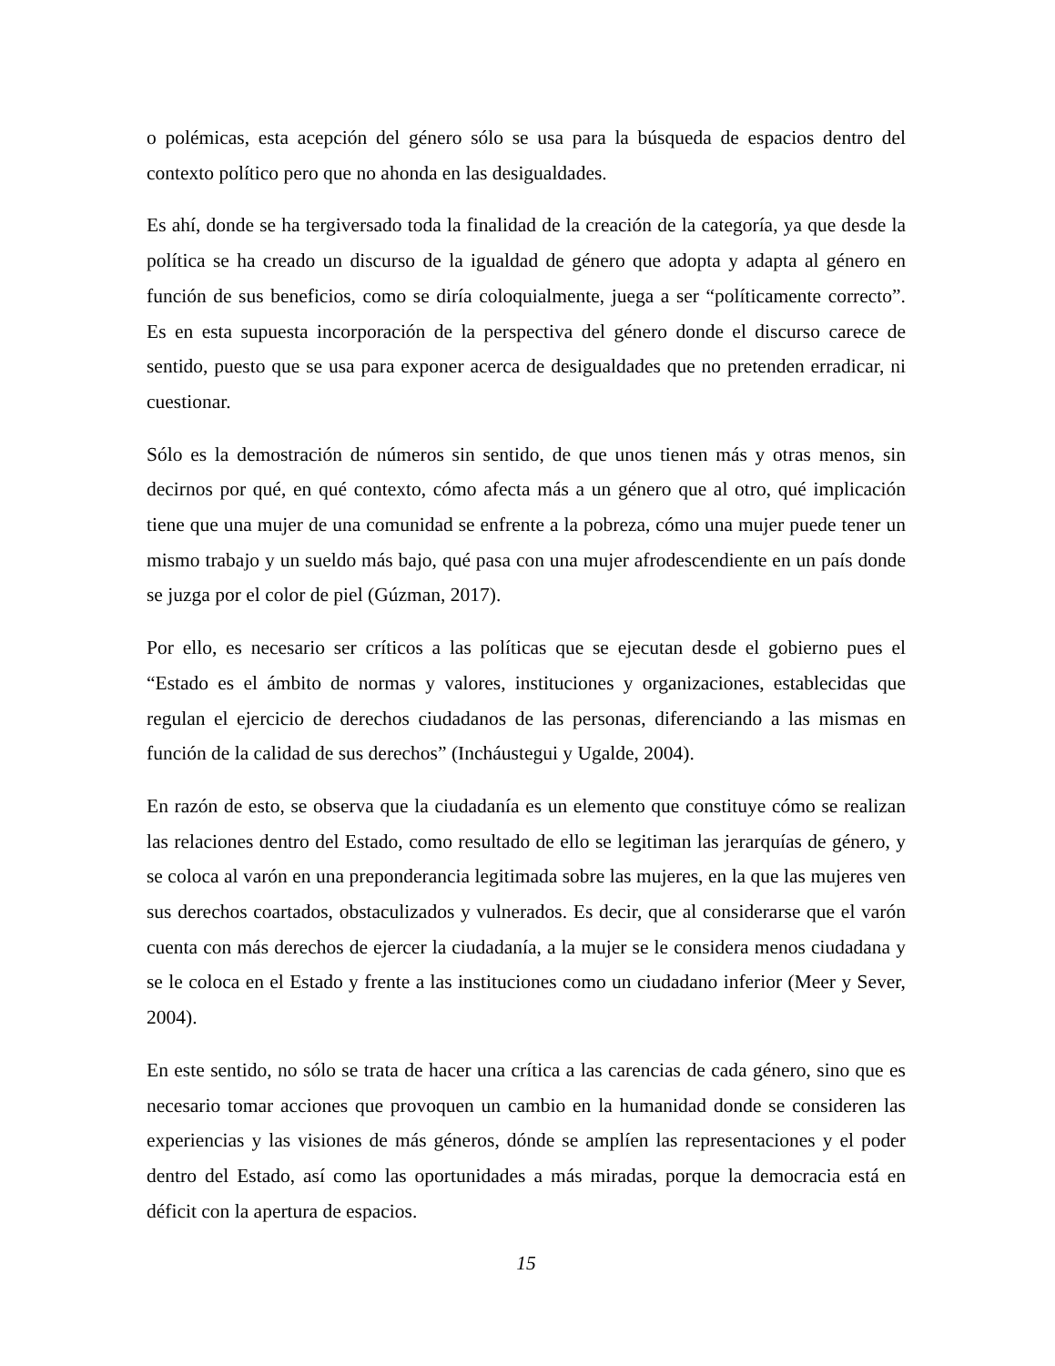o polémicas, esta acepción del género sólo se usa para la búsqueda de espacios dentro del contexto político pero que no ahonda en las desigualdades.
Es ahí, donde se ha tergiversado toda la finalidad de la creación de la categoría, ya que desde la política se ha creado un discurso de la igualdad de género que adopta y adapta al género en función de sus beneficios, como se diría coloquialmente, juega a ser “políticamente correcto”. Es en esta supuesta incorporación de la perspectiva del género donde el discurso carece de sentido, puesto que se usa para exponer acerca de desigualdades que no pretenden erradicar, ni cuestionar.
Sólo es la demostración de números sin sentido, de que unos tienen más y otras menos, sin decirnos por qué, en qué contexto, cómo afecta más a un género que al otro, qué implicación tiene que una mujer de una comunidad se enfrente a la pobreza, cómo una mujer puede tener un mismo trabajo y un sueldo más bajo, qué pasa con una mujer afrodescendiente en un país donde se juzga por el color de piel (Gúzman, 2017).
Por ello, es necesario ser críticos a las políticas que se ejecutan desde el gobierno pues el “Estado es el ámbito de normas y valores, instituciones y organizaciones, establecidas que regulan el ejercicio de derechos ciudadanos de las personas, diferenciando a las mismas en función de la calidad de sus derechos” (Incháustegui y Ugalde, 2004).
En razón de esto, se observa que la ciudadanía es un elemento que constituye cómo se realizan las relaciones dentro del Estado, como resultado de ello se legitiman las jerarquías de género, y se coloca al varón en una preponderancia legitimada sobre las mujeres, en la que las mujeres ven sus derechos coartados, obstaculizados y vulnerados. Es decir, que al considerarse que el varón cuenta con más derechos de ejercer la ciudadanía, a la mujer se le considera menos ciudadana y se le coloca en el Estado y frente a las instituciones como un ciudadano inferior (Meer y Sever, 2004).
En este sentido, no sólo se trata de hacer una crítica a las carencias de cada género, sino que es necesario tomar acciones que provoquen un cambio en la humanidad donde se consideren las experiencias y las visiones de más géneros, dónde se amplíen las representaciones y el poder dentro del Estado, así como las oportunidades a más miradas, porque la democracia está en déficit con la apertura de espacios.
15